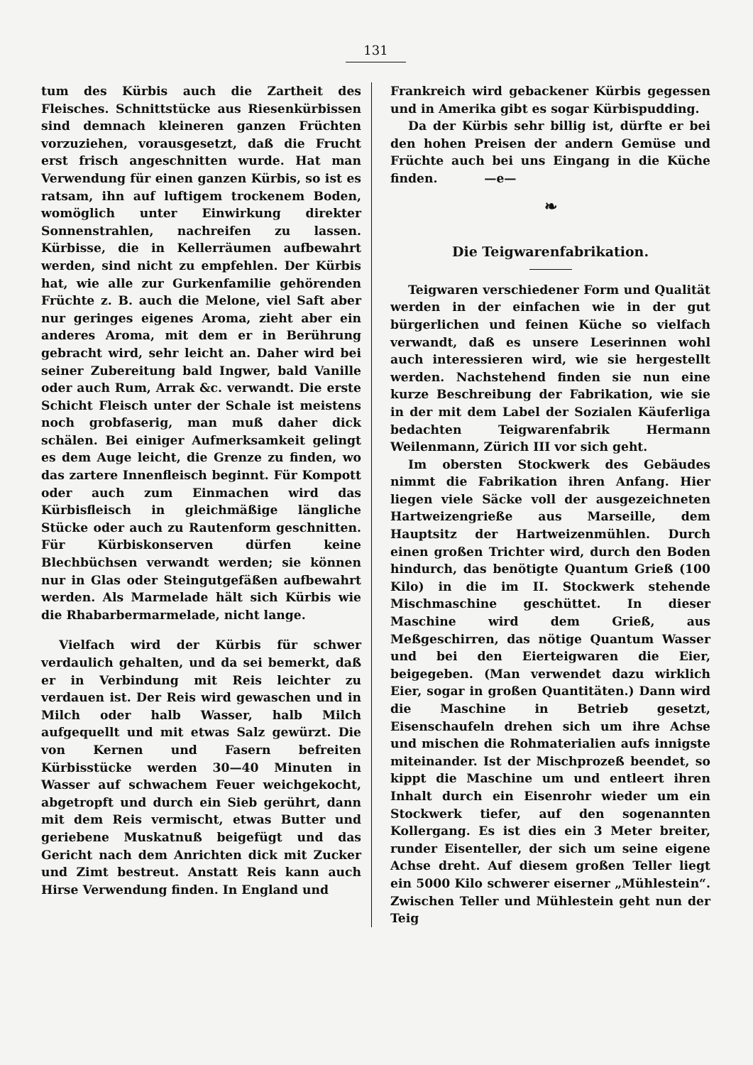131
tum des Kürbis auch die Zartheit des Fleisches. Schnittstücke aus Riesenkürbissen sind demnach kleineren ganzen Früchten vorzuziehen, vorausgesetzt, daß die Frucht erst frisch angeschnitten wurde. Hat man Verwendung für einen ganzen Kürbis, so ist es ratsam, ihn auf luftigem trockenem Boden, womöglich unter Einwirkung direkter Sonnenstrahlen, nachreifen zu lassen. Kürbisse, die in Kellerräumen aufbewahrt werden, sind nicht zu empfehlen. Der Kürbis hat, wie alle zur Gurkenfamilie gehörenden Früchte z. B. auch die Melone, viel Saft aber nur geringes eigenes Aroma, zieht aber ein anderes Aroma, mit dem er in Berührung gebracht wird, sehr leicht an. Daher wird bei seiner Zubereitung bald Ingwer, bald Vanille oder auch Rum, Arrak &c. verwandt. Die erste Schicht Fleisch unter der Schale ist meistens noch grobfaserig, man muß daher dick schälen. Bei einiger Aufmerksamkeit gelingt es dem Auge leicht, die Grenze zu finden, wo das zartere Innenfleisch beginnt. Für Kompott oder auch zum Einmachen wird das Kürbisfleisch in gleichmäßige längliche Stücke oder auch zu Rautenform geschnitten. Für Kürbiskonserven dürfen keine Blechbüchsen verwandt werden; sie können nur in Glas oder Steingutgefäßen aufbewahrt werden. Als Marmelade hält sich Kürbis wie die Rhabarbermarmelade, nicht lange.
Vielfach wird der Kürbis für schwer verdaulich gehalten, und da sei bemerkt, daß er in Verbindung mit Reis leichter zu verdauen ist. Der Reis wird gewaschen und in Milch oder halb Wasser, halb Milch aufgequellt und mit etwas Salz gewürzt. Die von Kernen und Fasern befreiten Kürbisstücke werden 30—40 Minuten in Wasser auf schwachem Feuer weichgekocht, abgetropft und durch ein Sieb gerührt, dann mit dem Reis vermischt, etwas Butter und geriebene Muskatnuß beigefügt und das Gericht nach dem Anrichten dick mit Zucker und Zimt bestreut. Anstatt Reis kann auch Hirse Verwendung finden. In England und
Frankreich wird gebackener Kürbis gegessen und in Amerika gibt es sogar Kürbispudding.
Da der Kürbis sehr billig ist, dürfte er bei den hohen Preisen der andern Gemüse und Früchte auch bei uns Eingang in die Küche finden. —e—
❧
Die Teigwarenfabrikation.
Teigwaren verschiedener Form und Qualität werden in der einfachen wie in der gut bürgerlichen und feinen Küche so vielfach verwandt, daß es unsere Leserinnen wohl auch interessieren wird, wie sie hergestellt werden. Nachstehend finden sie nun eine kurze Beschreibung der Fabrikation, wie sie in der mit dem Label der Sozialen Käuferliga bedachten Teigwarenfabrik Hermann Weilenmann, Zürich III vor sich geht.
Im obersten Stockwerk des Gebäudes nimmt die Fabrikation ihren Anfang. Hier liegen viele Säcke voll der ausgezeichneten Hartweizengrieße aus Marseille, dem Hauptsitz der Hartweizenmühlen. Durch einen großen Trichter wird, durch den Boden hindurch, das benötigte Quantum Grieß (100 Kilo) in die im II. Stockwerk stehende Mischmaschine geschüttet. In dieser Maschine wird dem Grieß, aus Meßgeschirren, das nötige Quantum Wasser und bei den Eierteigwaren die Eier, beigegeben. (Man verwendet dazu wirklich Eier, sogar in großen Quantitäten.) Dann wird die Maschine in Betrieb gesetzt, Eisenschaufeln drehen sich um ihre Achse und mischen die Rohmaterialien aufs innigste miteinander. Ist der Mischprozeß beendet, so kippt die Maschine um und entleert ihren Inhalt durch ein Eisenrohr wieder um ein Stockwerk tiefer, auf den sogenannten Kollergang. Es ist dies ein 3 Meter breiter, runder Eisenteller, der sich um seine eigene Achse dreht. Auf diesem großen Teller liegt ein 5000 Kilo schwerer eiserner „Mühlestein“. Zwischen Teller und Mühlestein geht nun der Teig